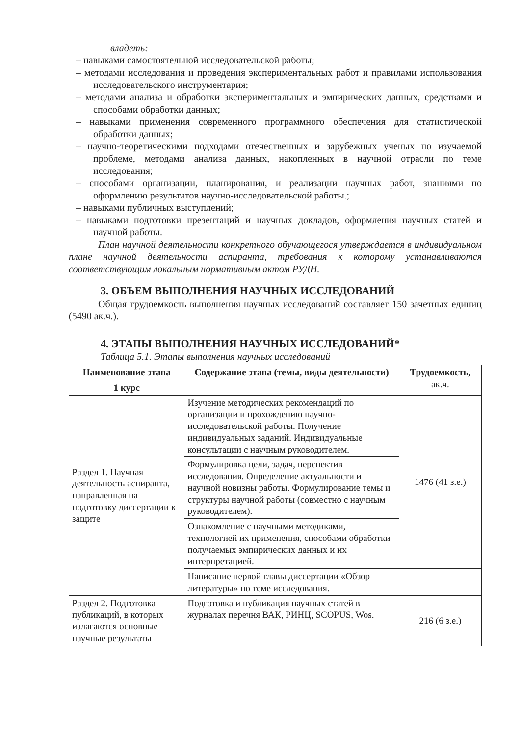владеть:
– навыками самостоятельной исследовательской работы;
– методами исследования и проведения экспериментальных работ и правилами использования исследовательского инструментария;
– методами анализа и обработки экспериментальных и эмпирических данных, средствами и способами обработки данных;
– навыками применения современного программного обеспечения для статистической обработки данных;
– научно-теоретическими подходами отечественных и зарубежных ученых по изучаемой проблеме, методами анализа данных, накопленных в научной отрасли по теме исследования;
– способами организации, планирования, и реализации научных работ, знаниями по оформлению результатов научно-исследовательской работы.;
– навыками публичных выступлений;
– навыками подготовки презентаций и научных докладов, оформления научных статей и научной работы.
План научной деятельности конкретного обучающегося утверждается в индивидуальном плане научной деятельности аспиранта, требования к которому устанавливаются соответствующим локальным нормативным актом РУДН.
3. ОБЪЕМ ВЫПОЛНЕНИЯ НАУЧНЫХ ИССЛЕДОВАНИЙ
Общая трудоемкость выполнения научных исследований составляет 150 зачетных единиц (5490 ак.ч.).
4. ЭТАПЫ ВЫПОЛНЕНИЯ НАУЧНЫХ ИССЛЕДОВАНИЙ*
Таблица 5.1. Этапы выполнения научных исследований
| Наименование этапа | Содержание этапа (темы, виды деятельности) | Трудоемкость, ак.ч. |
| --- | --- | --- |
| 1 курс | | |
| Раздел 1. Научная деятельность аспиранта, направленная на подготовку диссертации к защите | Изучение методических рекомендаций по организации и прохождению научно-исследовательской работы. Получение индивидуальных заданий. Индивидуальные консультации с научным руководителем. | 1476 (41 з.е.) |
| | Формулировка цели, задач, перспектив исследования. Определение актуальности и научной новизны работы. Формулирование темы и структуры научной работы (совместно с научным руководителем). | |
| | Ознакомление с научными методиками, технологией их применения, способами обработки получаемых эмпирических данных и их интерпретацией. | |
| | Написание первой главы диссертации «Обзор литературы» по теме исследования. | |
| Раздел 2. Подготовка публикаций, в которых излагаются основные научные результаты | Подготовка и публикация научных статей в журналах перечня ВАК, РИНЦ, SCOPUS, Wos. | 216 (6 з.е.) |